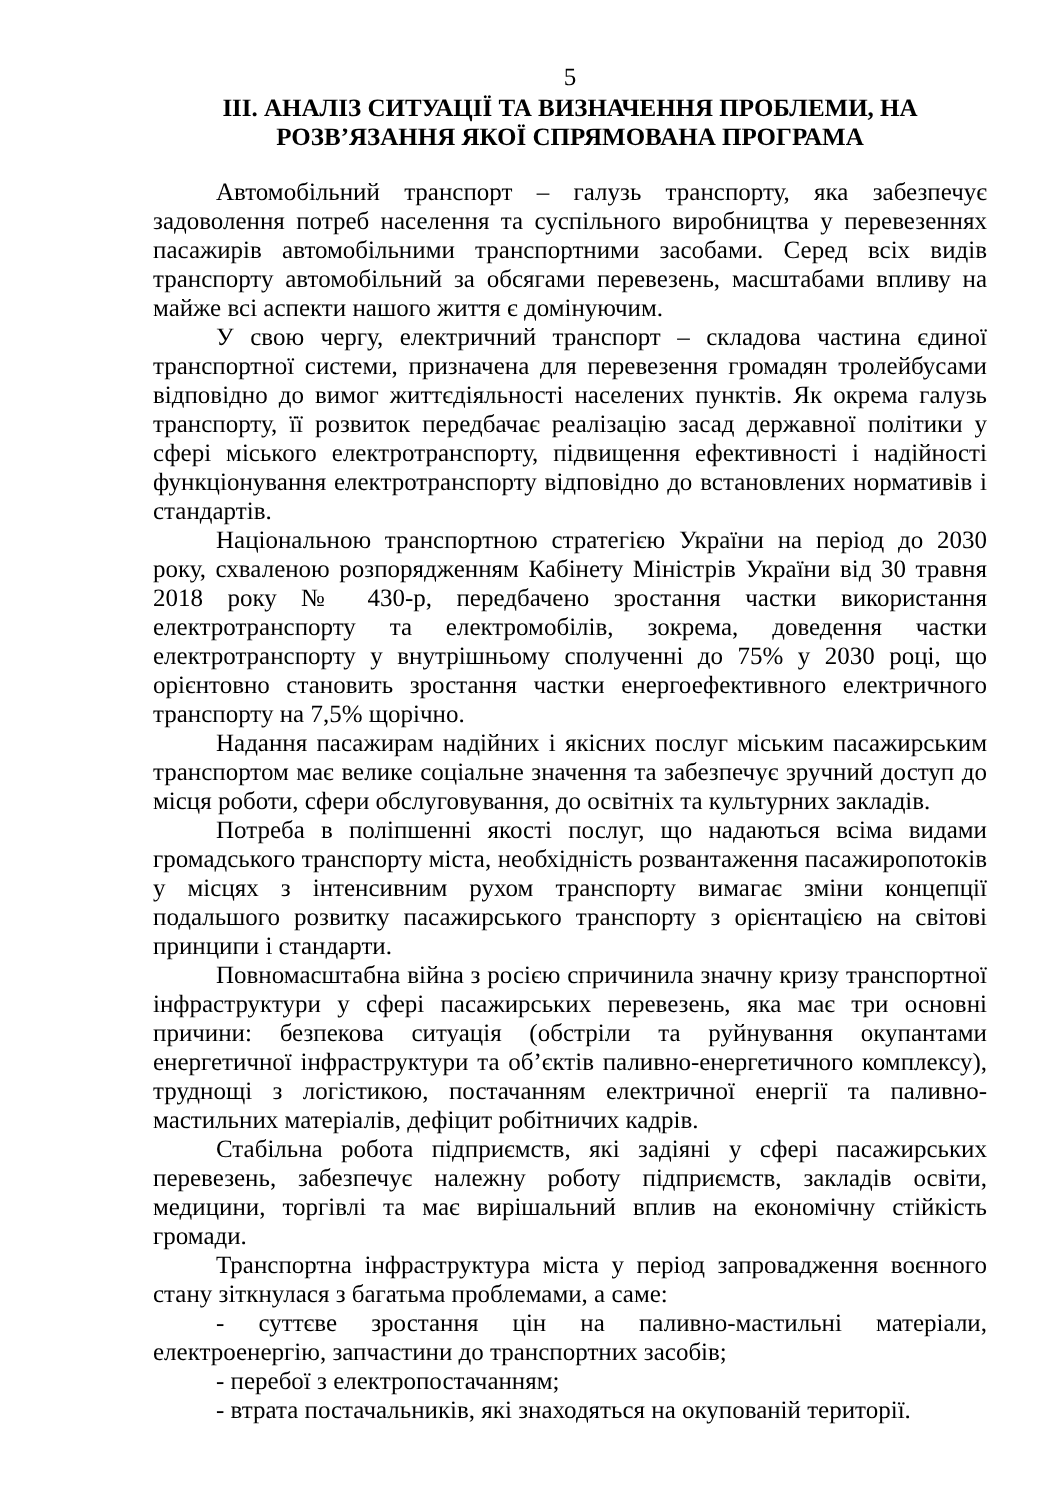5
ІІІ. АНАЛІЗ СИТУАЦІЇ ТА ВИЗНАЧЕННЯ ПРОБЛЕМИ, НА
РОЗВ’ЯЗАННЯ ЯКОЇ СПРЯМОВАНА ПРОГРАМА
Автомобільний транспорт – галузь транспорту, яка забезпечує задоволення потреб населення та суспільного виробництва у перевезеннях пасажирів автомобільними транспортними засобами. Серед всіх видів транспорту автомобільний за обсягами перевезень, масштабами впливу на майже всі аспекти нашого життя є домінуючим.
У свою чергу, електричний транспорт – складова частина єдиної транспортної системи, призначена для перевезення громадян тролейбусами відповідно до вимог життєдіяльності населених пунктів. Як окрема галузь транспорту, її розвиток передбачає реалізацію засад державної політики у сфері міського електротранспорту, підвищення ефективності і надійності функціонування електротранспорту відповідно до встановлених нормативів і стандартів.
Національною транспортною стратегією України на період до 2030 року, схваленою розпорядженням Кабінету Міністрів України від 30 травня 2018 року № 430-р, передбачено зростання частки використання електротранспорту та електромобілів, зокрема, доведення частки електротранспорту у внутрішньому сполученні до 75% у 2030 році, що орієнтовно становить зростання частки енергоефективного електричного транспорту на 7,5% щорічно.
Надання пасажирам надійних і якісних послуг міським пасажирським транспортом має велике соціальне значення та забезпечує зручний доступ до місця роботи, сфери обслуговування, до освітніх та культурних закладів.
Потреба в поліпшенні якості послуг, що надаються всіма видами громадського транспорту міста, необхідність розвантаження пасажиропотоків у місцях з інтенсивним рухом транспорту вимагає зміни концепції подальшого розвитку пасажирського транспорту з орієнтацією на світові принципи і стандарти.
Повномасштабна війна з росією спричинила значну кризу транспортної інфраструктури у сфері пасажирських перевезень, яка має три основні причини: безпекова ситуація (обстріли та руйнування окупантами енергетичної інфраструктури та об’єктів паливно-енергетичного комплексу), труднощі з логістикою, постачанням електричної енергії та паливно-мастильних матеріалів, дефіцит робітничих кадрів.
Стабільна робота підприємств, які задіяні у сфері пасажирських перевезень, забезпечує належну роботу підприємств, закладів освіти, медицини, торгівлі та має вирішальний вплив на економічну стійкість громади.
Транспортна інфраструктура міста у період запровадження воєнного стану зіткнулася з багатьма проблемами, а саме:
- суттєве зростання цін на паливно-мастильні матеріали, електроенергію, запчастини до транспортних засобів;
- перебої з електропостачанням;
- втрата постачальників, які знаходяться на окупованій території.